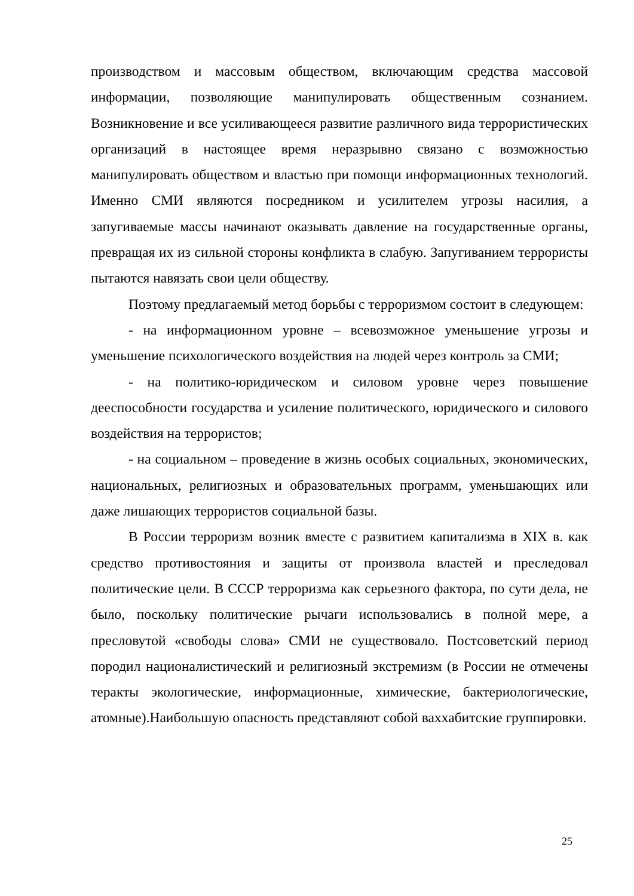производством и массовым обществом, включающим средства массовой информации, позволяющие манипулировать общественным сознанием. Возникновение и все усиливающееся развитие различного вида террористических организаций в настоящее время неразрывно связано с возможностью манипулировать обществом и властью при помощи информационных технологий. Именно СМИ являются посредником и усилителем угрозы насилия, а запугиваемые массы начинают оказывать давление на государственные органы, превращая их из сильной стороны конфликта в слабую. Запугиванием террористы пытаются навязать свои цели обществу.
Поэтому предлагаемый метод борьбы с терроризмом состоит в следующем:
- на информационном уровне – всевозможное уменьшение угрозы и уменьшение психологического воздействия на людей через контроль за СМИ;
- на политико-юридическом и силовом уровне через повышение дееспособности государства и усиление политического, юридического и силового воздействия на террористов;
- на социальном – проведение в жизнь особых социальных, экономических, национальных, религиозных и образовательных программ, уменьшающих или даже лишающих террористов социальной базы.
В России терроризм возник вместе с развитием капитализма в XIX в. как средство противостояния и защиты от произвола властей и преследовал политические цели. В СССР терроризма как серьезного фактора, по сути дела, не было, поскольку политические рычаги использовались в полной мере, а пресловутой «свободы слова» СМИ не существовало. Постсоветский период породил националистический и религиозный экстремизм (в России не отмечены теракты экологические, информационные, химические, бактериологические, атомные).Наибольшую опасность представляют собой ваххабитские группировки.
25